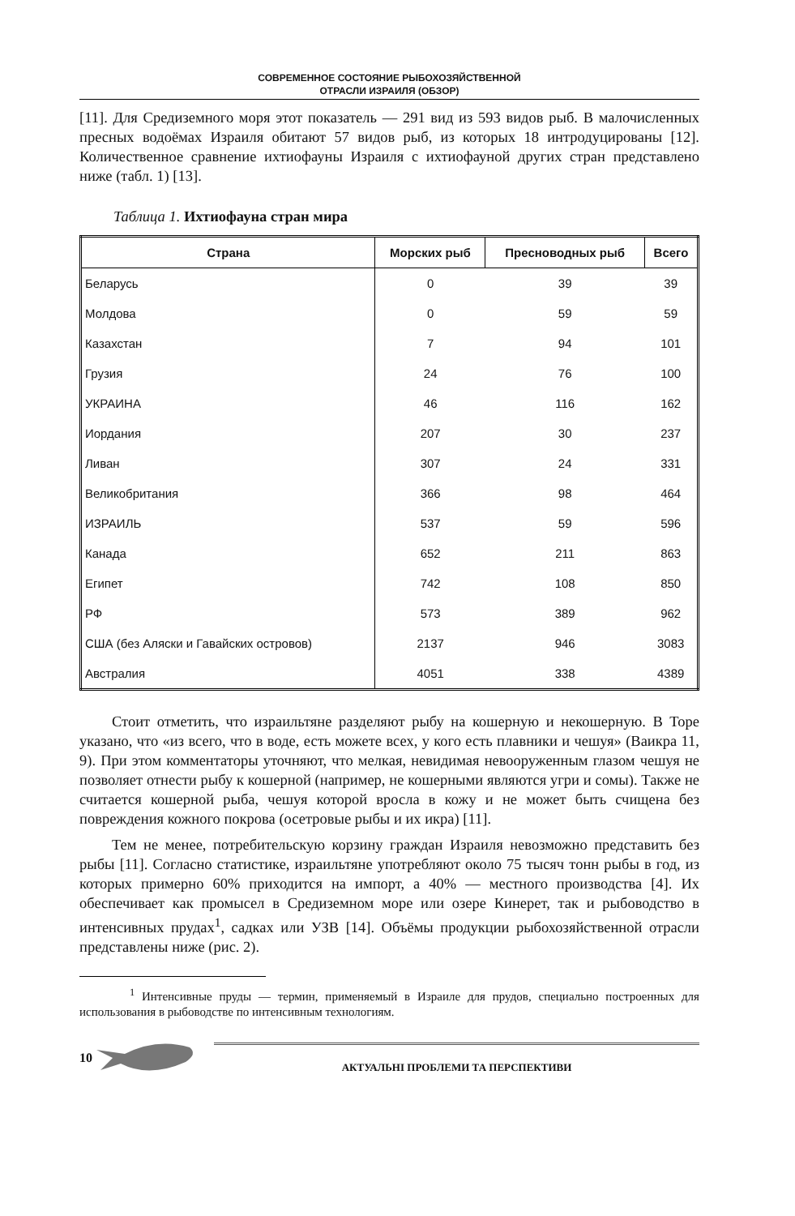СОВРЕМЕННОЕ СОСТОЯНИЕ РЫБОХОЗЯЙСТВЕННОЙ
ОТРАСЛИ ИЗРАИЛЯ (ОБЗОР)
[11]. Для Средиземного моря этот показатель — 291 вид из 593 видов рыб. В малочисленных пресных водоёмах Израиля обитают 57 видов рыб, из которых 18 интродуцированы [12]. Количественное сравнение ихтиофауны Израиля с ихтиофауной других стран представлено ниже (табл. 1) [13].
Таблица 1. Ихтиофауна стран мира
| Страна | Морских рыб | Пресноводных рыб | Всего |
| --- | --- | --- | --- |
| Беларусь | 0 | 39 | 39 |
| Молдова | 0 | 59 | 59 |
| Казахстан | 7 | 94 | 101 |
| Грузия | 24 | 76 | 100 |
| УКРАИНА | 46 | 116 | 162 |
| Иордания | 207 | 30 | 237 |
| Ливан | 307 | 24 | 331 |
| Великобритания | 366 | 98 | 464 |
| ИЗРАИЛЬ | 537 | 59 | 596 |
| Канада | 652 | 211 | 863 |
| Египет | 742 | 108 | 850 |
| РФ | 573 | 389 | 962 |
| США (без Аляски и Гавайских островов) | 2137 | 946 | 3083 |
| Австралия | 4051 | 338 | 4389 |
Стоит отметить, что израильтяне разделяют рыбу на кошерную и некошерную. В Торе указано, что «из всего, что в воде, есть можете всех, у кого есть плавники и чешуя» (Ваикра 11, 9). При этом комментаторы уточняют, что мелкая, невидимая невооруженным глазом чешуя не позволяет отнести рыбу к кошерной (например, не кошерными являются угри и сомы). Также не считается кошерной рыба, чешуя которой вросла в кожу и не может быть счищена без повреждения кожного покрова (осетровые рыбы и их икра) [11].
Тем не менее, потребительскую корзину граждан Израиля невозможно представить без рыбы [11]. Согласно статистике, израильтяне употребляют около 75 тысяч тонн рыбы в год, из которых примерно 60% приходится на импорт, а 40% — местного производства [4]. Их обеспечивает как промысел в Средиземном море или озере Кинерет, так и рыбоводство в интенсивных прудах<sup>1</sup>, садках или УЗВ [14]. Объёмы продукции рыбохозяйственной отрасли представлены ниже (рис. 2).
<sup>1</sup> Интенсивные пруды — термин, применяемый в Израиле для прудов, специально построенных для использования в рыбоводстве по интенсивным технологиям.
10
АКТУАЛЬНІ ПРОБЛЕМИ ТА ПЕРСПЕКТИВИ